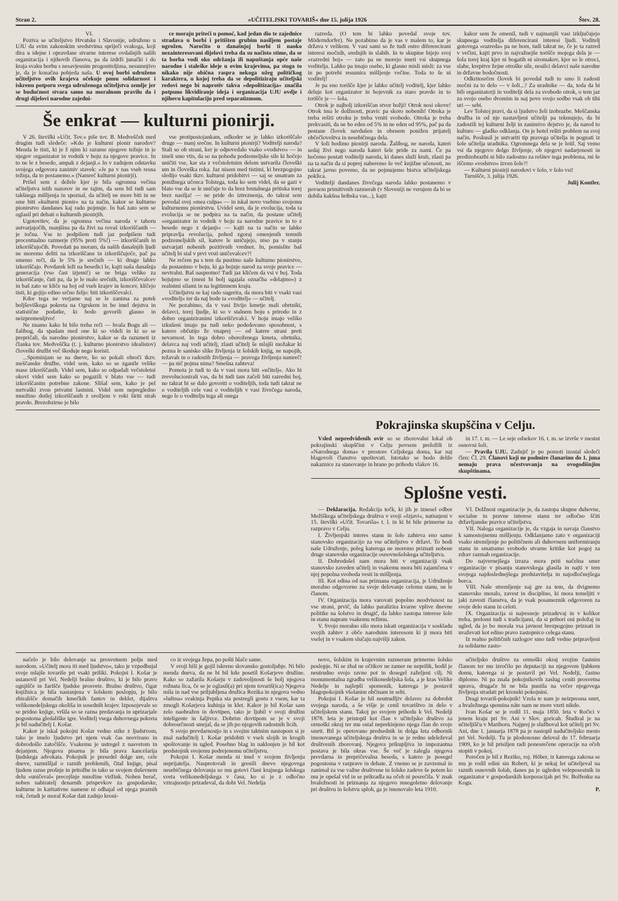Stran 2. »UČITELJSKI TOVARIŠ« dne 15. julija 1926 Štev. 28.
VI.
Poziva se učiteljstvo Hrvatske i Slavonije, udruženo u UJU da svim zakonskim sredstvima spriječi svakoga, koji dira u idejne i opravdane stvarne interese ovdašnjih naših organizacija i njihovih članova, pa da izdrži junački i do kraja svaku borbu s nesavjesnim progoniteljima, nesumnjivo je, da je konačna pobjeda naša. U ovoj borbi udruženo učiteljstvo ovih krajeva očekuje punu solidarnost i iskrenu potporu svega udruženoga učiteljstva zemlje jer se budućnost stvara samo na moralnom pravilu da i drugi dijelovi narodne zajedni-
ce moraju priteći u pomoć, kad jedan dio te zajednice stradava u borbi i pritišten grubim nasiljem postaje ugrožen. Naročito u današnjoj borbi ti naoko nezainteresovani dijelovi treba da su načisto stime, da se ta borba vodi oko održanja ili napuštanja opće naše narodne i staleške ideje u ovim krajevima, pa stoga to nikako nije obična raspra nekoga užeg političkog karaktera, u kojoj treba da se depolitiziraju učiteljski redovi nego bi naprotiv takva »depolitizacija« značila potpuno likvidiranje ideja i organizacija UJU ovdje i njihovu kapitulaciju pred separatizmom.
Še enkrat — kulturni pionirji.
V 26. številki »Učit. Tov.« piše tov. B. Medvešček med drugim tudi sledeče: »Kdo je kulturni pionir narodov? Menda le tisti, ki je ž njim ki razume njegove težnje in je njegov organizator in vodnik v boju za njegove pravice. In to ne le z besedo, ampak z dejanji.« In v zadnjem odstavku svojega odgovora zanimiv stavek: »Je pa v nas vseh resna težnja, da to postanemo.« (Namreč kulturni pionirji).
Prišel sem z dežele kjer je bila ogromna večina učiteljstva istih nazorov in ne tajim, da sem bil tudi sam takšnega mišljenja in spoznal, da učitelj ne more biti in ne sme biti »kulturni pionir« na ta način, kakor se kulturno pionirstvo dandanes kaj rado pojmuje. In baš zato sem se oglasil pri debati o kulturnih pionirjih.
Ugotovitev, da je ogromna večina naroda v taboru ustvarjajočih, manjšina pa da živi na rovaš izkoriščanih — je točna. Vse to podpišem tudi jaz podpišem tudi procentualno razmerje (95% proti 5%!) — izkoriščanih in izkoriščujočih. Povedati pa moram, da naših današnjih ljudi ne moremo deliti na izkoriščane in izkoriščujoče, pač pa smemo reči, da le 5% je srečnih — ki druge lahko izkoriščajo. Povdarek leži na besedici le, kajti naša današnja generacija (vso čast izjemi!) se ne briga veliko za izkoriščanje, čuti pa, da je le malo srečnih, izkoriščevalcev in baš zato se kliče na boj od vseh krajev in koncev, kličejo tisti, ki gojijo edino srčno željo: biti izkoriščevalci.
Kdor tega ne verjame naj se le zanima za potek boljševiškega pokreta na Ogrskem in bo imel dejstva in statistične podatke, ki bodo govorili glasno in neizpremenljivo!
Ne znamo kako bi bilo treba reči — hvala Bogu ali — žalibog, da spadam med one ki so videli in ki so se prepričali, da narodno pionirstvo, kakor se da razumeti iz članka tov. Medveščka (t. j. kulturno pionirstvo idealistov) človeški družbi več škoduje nego koristi.
...Spominjam se na dneve, ko so pokali obroči tkzv. meščanske družbe, videl sem, kako so se zganile velike mase izkoriščanih. Videl sem, kako so odpadali večstoletni okovi videl sem kako so pogazili v blato vse — tudi izkoriščanim potrebne zakone. Slišal sem, kako je pel mrtvaški zvon privatni lastnini. Videl sem nepregledno množino dotlej izkoriščanih z orožjem v roki širiti strah pravdo. Brezobzirno je bilo
vse protipostojankam, odkoder se je lahko izkoriščalo druge — manj srečne. In kulturni pionirji? Voditelji naroda? Stali so ob strani, ker je odpovedalo vsako »vodstvo« — in imeli smo vtis, da so na pohodu podzemeljske sile ki hočejo uničiti vse, kar sta z večstoletnim delom ustvarila človeški um in človeška roka. Jaz nisem med tistimi, ki brezpogojno sledijo vsaki tkzv. kulturni pridobitvi — saj se smatram za ponižnega učenca Tolstega, toda ko sem videl, da se gazi v blato vse da se le uničuje to da brez brutalnega pritiska torej brez nasilja! — ne pride do iztreznenja, do takrat sem povedal svoj »mea culpa« — in iskal novo vsebino svojemu kulturnemu pionirstvu. Uvidel sem, da je evolucija, toda ta evolucija se ne podpira na ta način, da postane učitelj »organizator in vodnik v boju za narodne pravice in to z besedo nego z dejanji« — kajti na ta način se lahko pripravlja revolucija, pohod zgoraj omenjenih temnih podzemeljskih sil, katere le uničujejo, niso pa v stanju ustvarjati nobenih pozitivnih vrednot. In, pomislite baš učitelj bi stal v prvi vrsti uničevalcev?!
Ne rečem pa s tem da pustimo naše kulturno pionirstvo, da postanimo v boju, ki ga bojuje narod za svoje pravice — nevtralni. Baš nasprotno! Tudi jaz kličem da vsi v boj. Toda bojujmo se (meni bi bolj ugajala označba »delajmo«) z realnimi silami in na legitimnem kraju.
Učiteljstvu se kaj rado sugerira, da mora biti v vsaki vasi »voditelj« ter da naj bode ta »voditelj« — učitelj.
Ne pozabimo, da v vasi živijo kmetje mali obrtniki, delavci, torej ljudje, ki so v stalnem boju s prirodo in z dobro organiziranimi izkoriščevalci. V boju imajo veliko izkušeni imajo pa tudi neko podedovano sposobnost, s katero občutijo že vnaprej — od katere strani preti nevarnost. In tega dobro oboroženega kmeta, obrtnika, delavca naj vodi učitelj, zlasti učitelj še mlajši možakar ki pozna le sanisko slike življenja iz šolskih knjig, ne napojih, težavah in o radostih življenja — pravega življenja namreč! — pa nič pojma nima? Smešna zahteva!
Pomota je tudi to da v vasi mora biti »učitelj«. Ako bi zrevolucionirali vas, da bi tudi tam začeli biti razredni boj, no takrat bi se dalo govoriti o voditeljih, toda tudi takrat ne o voditeljih cele vasi o voditeljih v vasi živečega naroda, nego le o voditelju tega ali onega
razreda. (O tem bi lahko povedal svoje tov. Möderndorfer). Ne pozabimo da je vas v malem to, kar je država v velikem. V vasi sami so že tudi ostro diferencirani interesi močnih, srednjih in slabih. In te skupine bijejo svoj »razredni boj« — zato pa ne morejo imeti vsi skupnega voditelja. Lahko pa imajo osebo, ki glasno misli misli: za vse in po potrebi resumira mišljenje večine. Toda to še ni voditelj!
Je pa eno torišče kjer je lahko učitelj voditelj, kjer lahko deluje kot organizator in bojevnik za staro pravdo in to torišče je — šola.
Otrok je najbolj izkoriščan stvor božji! Otrok nosi okove! Otrok ima le dolžnosti, pravic pa skoro nobenih! Otroka je treba rešiti otroku je treba vrniti svobodo. Otroka je treba prekvasiti, da ne bo eden od 5% in ne eden od 95%, pač pa da postane človek navdušen in obenem ponižen prijatelj občečloveštva in nesebičnega dela.
V šoli bodimo pionirji naroda. Žalibog, ne naroda, kateri sedaj živi nego naroda kateri šele pride za nami. Če pa hočemo postati voditelji naroda, ki danes služi kruh, zlasti pa na ta način da si poprej naberemo še več knjižne učenosti, no takrat javno povemo, da ne pojmujemo bistva učiteljskega poklica.
Voditelji dandanes živečega naroda lahko postanemo v povsem primitivnih razmerah (v Sloveniji ne verujem da bi se dobila kakšna hribska vas...), kajti
kakor sem že omenil, tudi v najmanjši vasi izključujejo skupnega voditelja diferencirani interesi ljudi. Voditelj gotovega »razreda« pa ne bom, tudi takrat ne, če je ta razred v večini, kajti prvo in najvažnejše torišče mojega dela je — šola torej kraj kjer ni bogatih ni siromakov, kjer so le otroci, slabe, krepitve žejne otroške sile, nosilci delavci naše narodne in državne bodočnosti.
Odkritosrčen človek bi povedal tudi to smo li zadosti močni za to delo — v šoli...? Za uradnike — da, toda da bi bili organizatorji in voditelji dela za svobodo otrok, o tem jaz za svojo osebo dvomim in naj pove svojo sodbo vsak ob tihi uri — sebi.
Lev Tolstoj pravi, da si ljudstvo želi izobrazbe. Meščanska družba in od nje nastavljeni učitelji pa tekmujejo, da bi zadostili tej kulturni želji in zanimivo dejstvo je, da narod to kulturo — gladko odklanja. On je hotel rešiti problem na svoj način. Poskusil je ustvariti tip pravega učitelja in pognati iz šole učitelja uradnika. Ogromnega dela se je lotil. Saj vemo vsi da njegovo dolgo življenje, ob njegovi nadarjenosti in predizobrazbi ni bilo zadostno za rešitev tega problema, mi še iščemo »vodstvo« izven šole?!
— Kulturni pionirji narodovi v šolo, v šolo vsi!
Turnišče, 3. julija 1926.
Julij Kontler.
Pokrajinska skupščina v Celju.
Vsled nepredvidenih ovir so se zborovalni lokal ob pokrajinski skupščini v Celju povsem preložili iz »Narodnega doma« v prostore Celjskega doma, kar naj blagovoli članstvo upoštevati. Istotako se bodo delile nakaznice za stanovanje in hrano po prihodu vlakov 16.
in 17. t. m. — Le seje odsekov 16. t. m. se izvrše v mestni osnovni šoli.
— Pravila UJU. Zadnjič je po pomoti izostal sledeči člen: Čl. 29. Članovi koji ne podmire članarinu do 1. juna nemaju prava učestvovanja na ovogodišnjim skupštinama.
Splošne vesti.
— Deklaracija. Redakcija točk, ki jih je iznesel odbor Mežiškega učiteljskega društva v svoji »Izjavi«, natisnjeni v 15. številki »Učit. Tovariša« t. l. in ki bi bile primerne za razpravo v Celju.
I. Življenjski interes stanu in šole zahteva eno samo stanovsko organizacijo za vse učiteljstvo v državi. To bodi naše Udruženje, poleg katerega ne moremo priznati nobene druge stanovske organizacije osnovnošolskega učiteljstva.
II. Dobrodošel nam mora biti v organizaciji vsak stanovsko zaveden učitelj in vsakemu mora biti zajamčena v njej popolna svoboda vesti in mišljenja.
III. Kot edina od nas priznana organizacija, je Udruženje moralno odgovorno za svoje delovanje celemu stanu, ne le članom.
IV. Organizacija mora varovati popolno neodvisnost na vse strani, prvič, da lahko paralizira kvarne vplive dnevne politike na šolstvo in drugič, da lahko zastopa interese šole in stanu napram vsakemu režimu.
V. Svojo moralno silo mora iskati organizacija v soskladu svojih zahtev z obče narodnim interesom ki ji mora biti vselej in v vsakem slučaju najvišji zakon.
VI. Dolžnost organizacije je, da zastopa skupne duhovne, socialne in pravne interese stanu ter odločno ščiti državljanske pravice učiteljstva.
VII. Naloga organizacije je, da vzgaja in navaja članstvo k samostojnemu mišljenju. Odklanjamo zato v organizaciji vsako stremljenje po političnem ali duhovnem uniformiranju stanu in smatramo svobodo stvarne kritike kot pogoj za zdrav razmah organizacije.
Do najvernejšega izraza mora priti načelna smer organizacije v pisanju stanovskega glasila in najti v tem svojega najdoslednejšega predstavitelja in najodločnejšega borca.
VIII. Naše stremljenje naj gre za tem, da dvignemo stanovsko moralo, zavest in disciplino, ki mora temeljiti v jaki zavesti članstva, da je vsak posameznik odgovoren za svoje delo stanu in celoti.
IX. Organizacija si najresneje prizadevaj in v kolikor treba, prelomi tudi s tradicijami, da si pribori oni položaj in ugled, da jo bo morala vsa javnost brezpogojno priznati in uvaževati kot edino pravo zastopnico celega stanu.
Iz realno političnih razlogov smo tudi vedno pripravljeni za solidarno zasto-
načelo je bilo delovanje na prosvetnem polju med narodom. »Učitelj mora iti med ljudstvo«, tako je vzpodbujal svoje mlajše tovariše pri vsaki priliki. Pokojni I. Košar je ustanovil pri Vel. Nedelji bralno društvo, ki je bilo pravo ognjišče in žarišče ljudske prosvete. Bralno društvo, čigar knjižnica je bila nastanjena v šolskem poslopju, je bilo zbirališče domačih kmečkih fantov in deklet, dijaštva velikonedeljskega okoliša in sosednih krajev. Izposojevale so se pridno knjige, vršila so se razna predavanja in uprizarjale pogostoma gledališke igre. Voditelj vsega duhovnega pokreta je bil nadučitelj I. Košar.
Kakor je iskal pokojni Košar vedno stike z ljudstvom, tako je imelo ljudstvo pri njem vsak čas neovirano in dobrodošlo zatočišče. Vsakemu je ustregel z nasvetom in dejanjem. Njegova pisarna je bila prava kancelarija ljudskega advokata. Pokojnik je presedel dolge ure, cele dneve, razmišljal o raznih problemih, čital knjige, pisal ljudem razne prošnje in pritožbe in tako se svojem duševnem delu »uničeval« precejšnje množine viržink. Noben berač, noben nabiratelj denarnih prispevkov za gospodarske, kulturne in karitativne namene ni odhajal od njega praznih rok, četudi je moral Košar dati zadnjo kroni-
co iz svojega žepa, po pošti hlače same.
V svoji hiši je gojil iskreno slovansko gostoljubje. Ni bilo menda dneva, da ne bi bil kdo posetil Košarjeve družine. Kako so zažarila Košarju v zadovoljnosti še bolj njegova rožnata lica, če se je oglasil(a) pri njem tovariš(ica) Njegova mila in nad vse priljubljena družica Rezika in njegova vedno »luštna« svakinja Pepika sta postregli gostu z vsem, kar ta zmogli Košarjeva kuhinja in klet. Kakor je bil Košar sam zelo naobražen in dovtipen, tako je ljubil v svoji družini inteligente in šaljivce. Dobrim dovtipom se je v svoji dobrosrčnosti smejal, da se jih po njegovih radostnih licih.
S svojo prevdarnostjo in s svojim taktnim nastopom si je znal nadučitelj I. Košar pridobiti v vseh slojih in krogih spoštovanje in ugled. Posebno blag in naklonjen je bil kot predstojnik svojemu podrejenemu učiteljstvu.
Pokojni I. Košar menda ni imel v svojem življenju neprijatelja. Nasprotovali in grenili dneve njegovega nesebičnega delovanja so mu gotovi člani krajnega šolskega sveta velikonedeljskega v času, ko si je z odločno vztrajnostjo prizadeval, da dobi Vel. Nedelja
novo, šolskim in krajevnim razmeram primerno šolsko poslopje. Ni se zbal ne očitkov ne zamer ne neprilik, hodil je neutrudno svojo ravno pot in dosegel zaželjeni cilj. Ni monumentalna zgradba velikonedeljska šola, a je kras Velike Nedelje in najlepši spomenik, katerega je postavil blagopokojnik všolanim občinam in sebi.
Pokojni I. Košar je bil neutrudljiv delavec za dobrobit svojega naroda, a še višje je cenil tovarištvo in delo v učiteljskem stanu. Takoj po svojem prihodu k Vel. Nedelji 1878. leta je pristopil kot član v učiteljsko društvo za ormoški okraj ter mu ostal neprekinjeno njega član do svoje smrti. Bil je opetovano predsednik in dolga leta odbornik imenovanega učiteljskega društva in se je redno udeleževal društvenih zborovanj. Njegova prikupljiva in impozantna postava je bila okras vse. Še več je zalegla njegova prevdarna in prepričevalna beseda, s katero je posegel pogostoma v razprave in debate. Z vnemo se je zavzemal in zanimal za vse važne društvene in šolske zadeve še potem ko mu je opešal vid in se prikradla na očeh ni posrečila. V znak hvaležnosti in priznanja za njegovo mnogoletno delovanje pri društvu in šolstvu sploh, ga je imenovalo leta 1910.
učiteljsko društvo za ormoški okraj svojim častnim članom ter mu izročilo po deputaciji na njegovem ljubkem domu, katerega si je postavil pri Vel. Nedelji, častno diplomo. Ni pa znala pokojnikovih zaslug ceniti prosvetna uprava, drugače bi ne bila pustila na večer njegovega življenja stradati pri kronski pokojnini.
Dragi tovariš-pokojnik! Vzela te nam je neizprosna smrt, a hvaležnega spomina náte nam ne more vzeti nikdo.
Ivan Košar se je rodil 11. maja 1850. leta v Ročici v jenem kraju pri Sv. Ani v Slov. goricah. Študiral je na učiteljišču v Mariboru. Najprej je služboval kot učitelj pri Sv. Ani, dne 1. januarja 1878 pa je nastopil nadučiteljsko mesto pri Vel. Nedelji. Tu je plodonosno deloval do 17. februarja 1909, ko je bil prisiljen radi ponesrečene operacije na očeh stopiti v pokoj.
Poročen je bil z Reziko, roj. Höber, iz katerega zakona se mu je rodil edini sin Robert, ki je nekaj let učiteljeval na raznih osnovnih šolah, danes pa je ugleden veleposestnik in organizator v gospodarskih korporacijah pri Sv. Bolfenku na Kogu.
P.